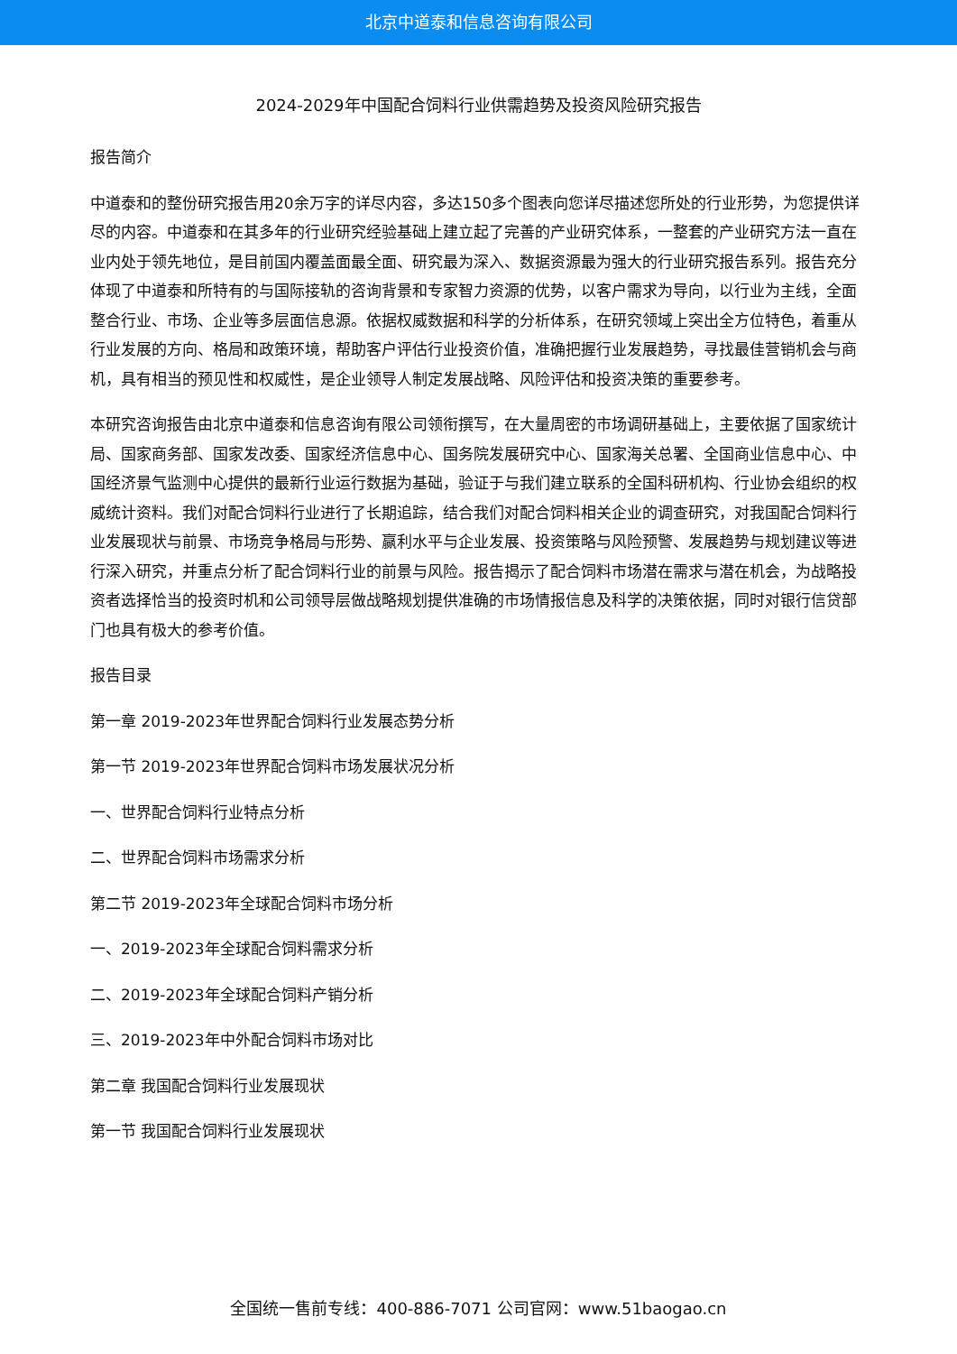北京中道泰和信息咨询有限公司
2024-2029年中国配合饲料行业供需趋势及投资风险研究报告
报告简介
中道泰和的整份研究报告用20余万字的详尽内容，多达150多个图表向您详尽描述您所处的行业形势，为您提供详尽的内容。中道泰和在其多年的行业研究经验基础上建立起了完善的产业研究体系，一整套的产业研究方法一直在业内处于领先地位，是目前国内覆盖面最全面、研究最为深入、数据资源最为强大的行业研究报告系列。报告充分体现了中道泰和所特有的与国际接轨的咨询背景和专家智力资源的优势，以客户需求为导向，以行业为主线，全面整合行业、市场、企业等多层面信息源。依据权威数据和科学的分析体系，在研究领域上突出全方位特色，着重从行业发展的方向、格局和政策环境，帮助客户评估行业投资价值，准确把握行业发展趋势，寻找最佳营销机会与商机，具有相当的预见性和权威性，是企业领导人制定发展战略、风险评估和投资决策的重要参考。
本研究咨询报告由北京中道泰和信息咨询有限公司领衔撰写，在大量周密的市场调研基础上，主要依据了国家统计局、国家商务部、国家发改委、国家经济信息中心、国务院发展研究中心、国家海关总署、全国商业信息中心、中国经济景气监测中心提供的最新行业运行数据为基础，验证于与我们建立联系的全国科研机构、行业协会组织的权威统计资料。我们对配合饲料行业进行了长期追踪，结合我们对配合饲料相关企业的调查研究，对我国配合饲料行业发展现状与前景、市场竞争格局与形势、赢利水平与企业发展、投资策略与风险预警、发展趋势与规划建议等进行深入研究，并重点分析了配合饲料行业的前景与风险。报告揭示了配合饲料市场潜在需求与潜在机会，为战略投资者选择恰当的投资时机和公司领导层做战略规划提供准确的市场情报信息及科学的决策依据，同时对银行信贷部门也具有极大的参考价值。
报告目录
第一章 2019-2023年世界配合饲料行业发展态势分析
第一节 2019-2023年世界配合饲料市场发展状况分析
一、世界配合饲料行业特点分析
二、世界配合饲料市场需求分析
第二节 2019-2023年全球配合饲料市场分析
一、2019-2023年全球配合饲料需求分析
二、2019-2023年全球配合饲料产销分析
三、2019-2023年中外配合饲料市场对比
第二章 我国配合饲料行业发展现状
第一节 我国配合饲料行业发展现状
全国统一售前专线：400-886-7071 公司官网：www.51baogao.cn